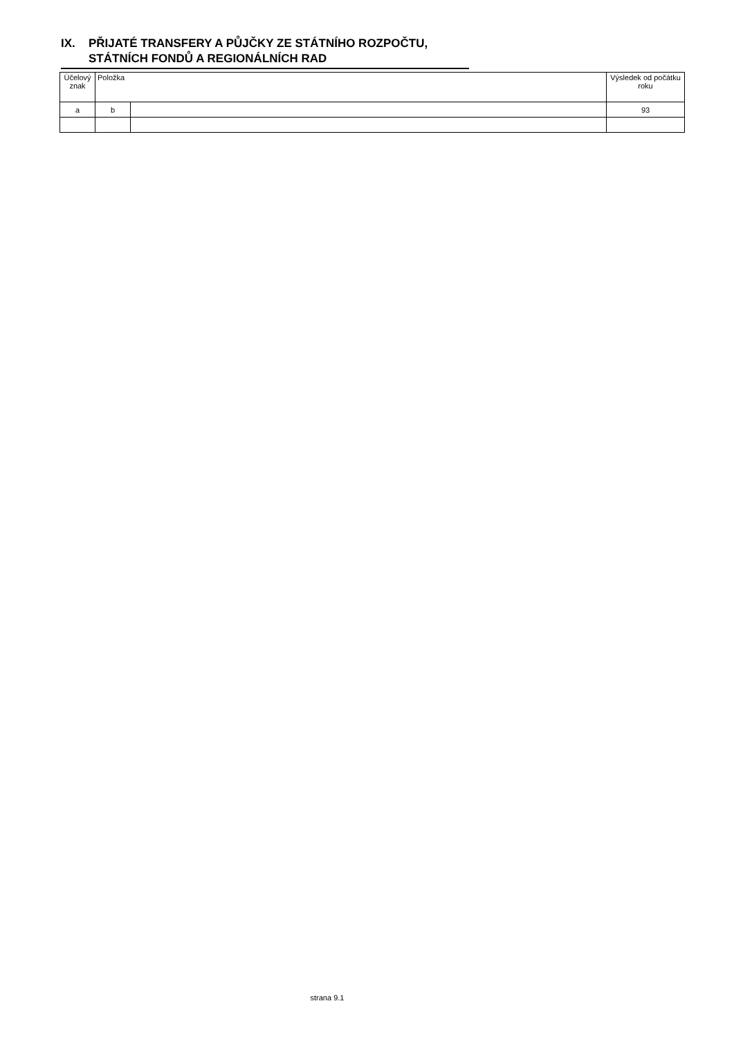IX. PŘIJATÉ TRANSFERY A PŮJČKY ZE STÁTNÍHO ROZPOČTU,
STÁTNÍCH FONDŮ A REGIONÁLNÍCH RAD
| Účelový znak | Položka | | Výsledek od počátku roku |
| --- | --- | --- | --- |
| a | b | | 93 |
strana 9.1